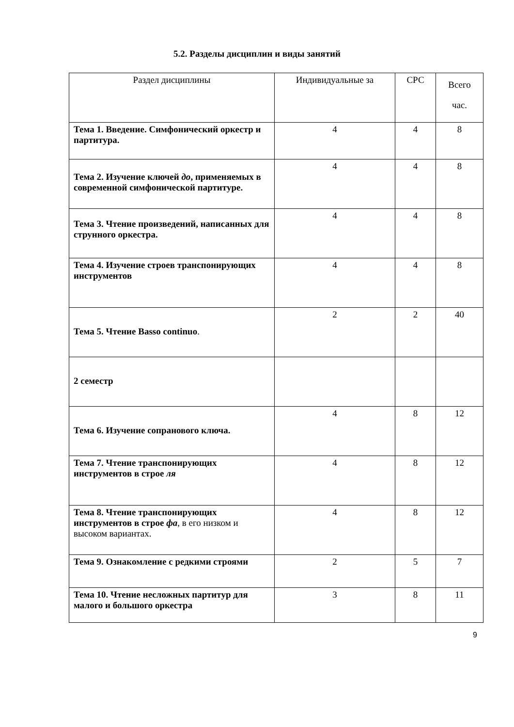5.2. Разделы дисциплин и виды занятий
| Раздел дисциплины | Индивидуальные за | СРС | Всего час. |
| --- | --- | --- | --- |
| Тема 1. Введение. Симфонический оркестр и партитура. | 4 | 4 | 8 |
| Тема 2. Изучение ключей до , применяемых в современной симфонической партитуре. | 4 | 4 | 8 |
| Тема 3. Чтение произведений, написанных для струнного оркестра. | 4 | 4 | 8 |
| Тема 4. Изучение строев транспонирующих инструментов | 4 | 4 | 8 |
| Тема 5. Чтение Basso continuo . | 2 | 2 | 40 |
| 2 семестр | | | |
| Тема 6. Изучение сопранового ключа. | 4 | 8 | 12 |
| Тема 7. Чтение транспонирующих инструментов в строе ля | 4 | 8 | 12 |
| Тема 8. Чтение транспонирующих инструментов в строе фа , в его низком и высоком вариантах. | 4 | 8 | 12 |
| Тема 9. Ознакомление с редкими строями | 2 | 5 | 7 |
| Тема 10. Чтение несложных партитур для малого и большого оркестра | 3 | 8 | 11 |
9